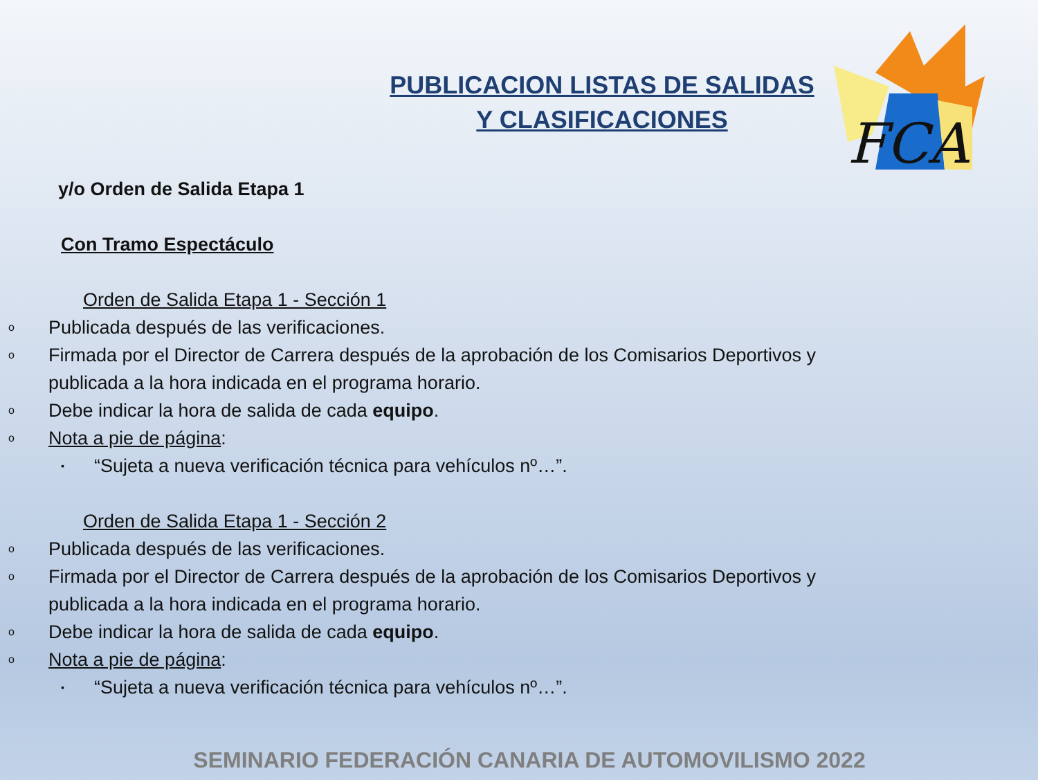FCA
PUBLICACION LISTAS DE SALIDAS
Y CLASIFICACIONES
y/o Orden de Salida Etapa 1
Con Tramo Espectáculo
Orden de Salida Etapa 1 - Sección 1
o Publicada después de las verificaciones.
o Firmada por el Director de Carrera después de la aprobación de los Comisarios Deportivos y
publicada a la hora indicada en el programa horario.
o Debe indicar la hora de salida de cada equipo.
o Nota a pie de página:
▪ “Sujeta a nueva verificación técnica para vehículos nº…”.
Orden de Salida Etapa 1 - Sección 2
o Publicada después de las verificaciones.
o Firmada por el Director de Carrera después de la aprobación de los Comisarios Deportivos y
publicada a la hora indicada en el programa horario.
o Debe indicar la hora de salida de cada equipo.
o Nota a pie de página:
▪ “Sujeta a nueva verificación técnica para vehículos nº…”.
SEMINARIO FEDERACIÓN CANARIA DE AUTOMOVILISMO 2022